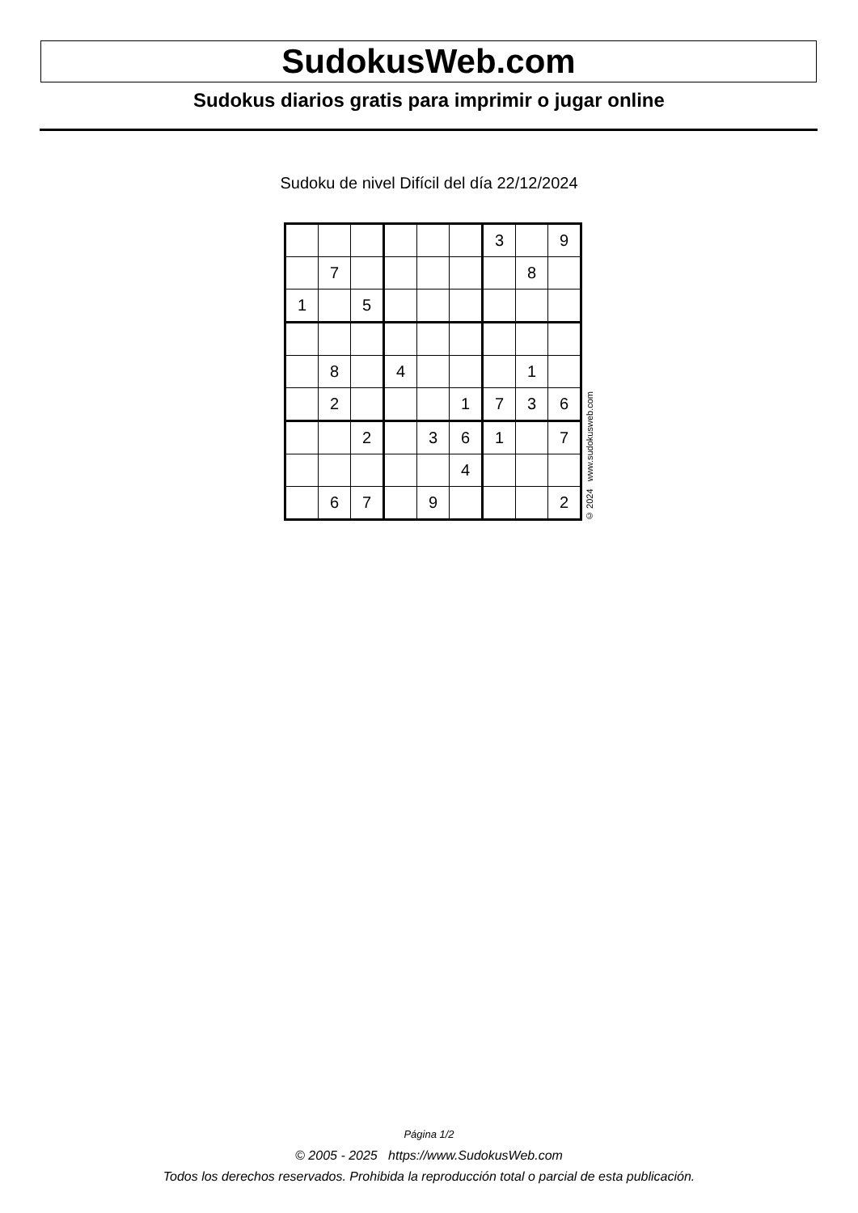SudokusWeb.com
Sudokus diarios gratis para imprimir o jugar online
Sudoku de nivel Difícil del día 22/12/2024
| | | | | | | 3 | | 9 |
| | 7 | | | | | | 8 | |
| 1 | | 5 | | | | | | |
| | 8 | | 4 | | | | 1 | |
| | 2 | | | | 1 | 7 | 3 | 6 |
| | | 2 | | 3 | 6 | 1 | | 7 |
| | | | | | 4 | | | |
| | 6 | 7 | | 9 | | | | 2 |
© 2024 www.sudokusweb.com
Página 1/2
© 2005 - 2025 https://www.SudokusWeb.com
Todos los derechos reservados. Prohibida la reproducción total o parcial de esta publicación.